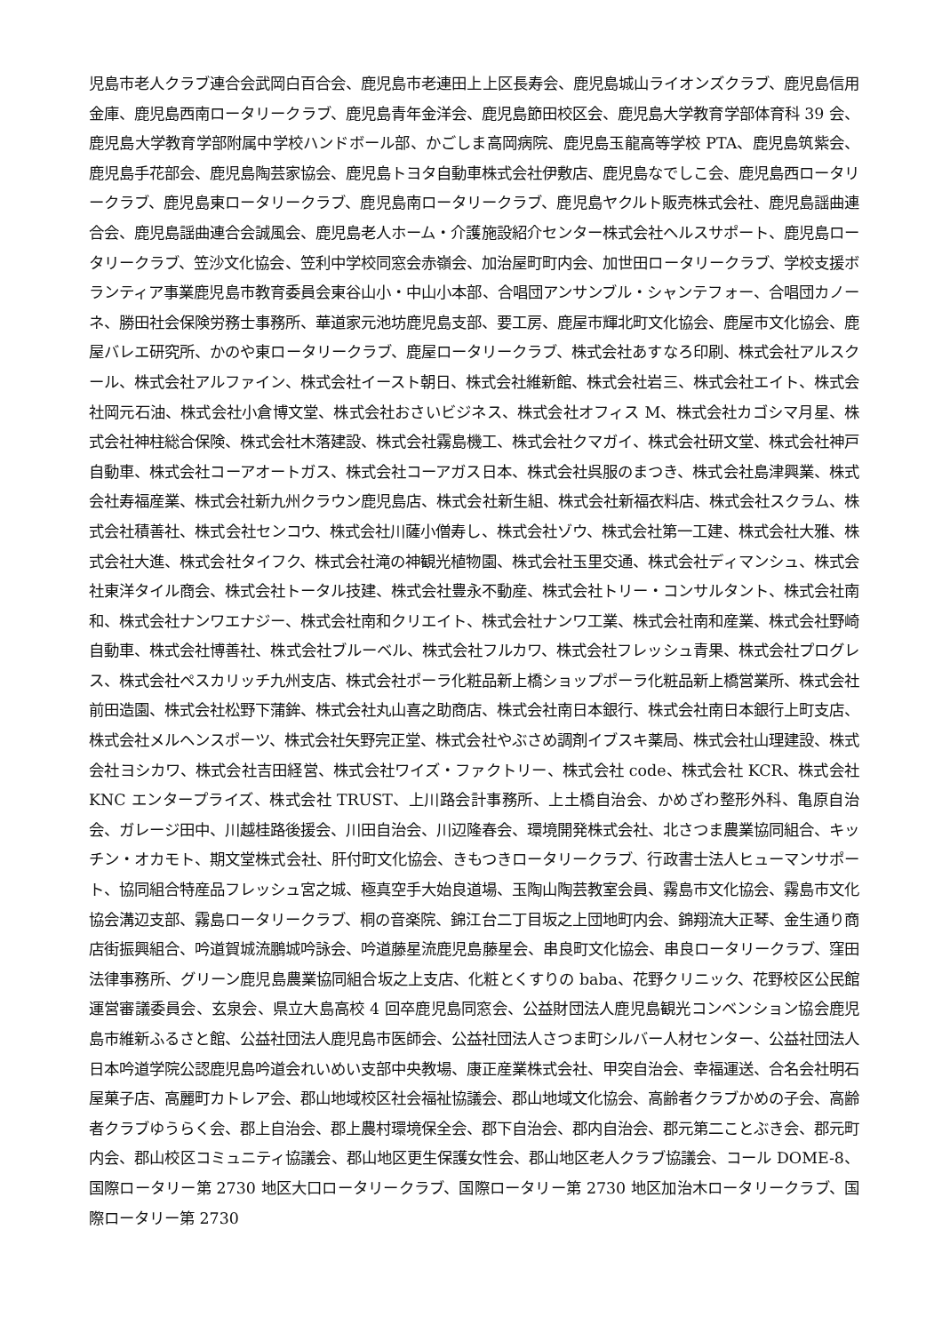児島市老人クラブ連合会武岡白百合会、鹿児島市老連田上上区長寿会、鹿児島城山ライオンズクラブ、鹿児島信用金庫、鹿児島西南ロータリークラブ、鹿児島青年金洋会、鹿児島節田校区会、鹿児島大学教育学部体育科 39 会、鹿児島大学教育学部附属中学校ハンドボール部、かごしま高岡病院、鹿児島玉龍高等学校 PTA、鹿児島筑紫会、鹿児島手花部会、鹿児島陶芸家協会、鹿児島トヨタ自動車株式会社伊敷店、鹿児島なでしこ会、鹿児島西ロータリークラブ、鹿児島東ロータリークラブ、鹿児島南ロータリークラブ、鹿児島ヤクルト販売株式会社、鹿児島謡曲連合会、鹿児島謡曲連合会誠風会、鹿児島老人ホーム・介護施設紹介センター株式会社ヘルスサポート、鹿児島ロータリークラブ、笠沙文化協会、笠利中学校同窓会赤嶺会、加治屋町町内会、加世田ロータリークラブ、学校支援ボランティア事業鹿児島市教育委員会東谷山小・中山小本部、合唱団アンサンブル・シャンテフォー、合唱団カノーネ、勝田社会保険労務士事務所、華道家元池坊鹿児島支部、要工房、鹿屋市輝北町文化協会、鹿屋市文化協会、鹿屋バレエ研究所、かのや東ロータリークラブ、鹿屋ロータリークラブ、株式会社あすなろ印刷、株式会社アルスクール、株式会社アルファイン、株式会社イースト朝日、株式会社維新館、株式会社岩三、株式会社エイト、株式会社岡元石油、株式会社小倉博文堂、株式会社おさいビジネス、株式会社オフィス M、株式会社カゴシマ月星、株式会社神柱総合保険、株式会社木落建設、株式会社霧島機工、株式会社クマガイ、株式会社研文堂、株式会社神戸自動車、株式会社コーアオートガス、株式会社コーアガス日本、株式会社呉服のまつき、株式会社島津興業、株式会社寿福産業、株式会社新九州クラウン鹿児島店、株式会社新生組、株式会社新福衣料店、株式会社スクラム、株式会社積善社、株式会社センコウ、株式会社川薩小僧寿し、株式会社ゾウ、株式会社第一工建、株式会社大雅、株式会社大進、株式会社タイフク、株式会社滝の神観光植物園、株式会社玉里交通、株式会社ディマンシュ、株式会社東洋タイル商会、株式会社トータル技建、株式会社豊永不動産、株式会社トリー・コンサルタント、株式会社南和、株式会社ナンワエナジー、株式会社南和クリエイト、株式会社ナンワ工業、株式会社南和産業、株式会社野崎自動車、株式会社博善社、株式会社ブルーベル、株式会社フルカワ、株式会社フレッシュ青果、株式会社プログレス、株式会社ペスカリッチ九州支店、株式会社ポーラ化粧品新上橋ショップポーラ化粧品新上橋営業所、株式会社前田造園、株式会社松野下蒲鉾、株式会社丸山喜之助商店、株式会社南日本銀行、株式会社南日本銀行上町支店、株式会社メルヘンスポーツ、株式会社矢野完正堂、株式会社やぶさめ調剤イブスキ薬局、株式会社山理建設、株式会社ヨシカワ、株式会社吉田経営、株式会社ワイズ・ファクトリー、株式会社 code、株式会社 KCR、株式会社 KNC エンタープライズ、株式会社 TRUST、上川路会計事務所、上土橋自治会、かめざわ整形外科、亀原自治会、ガレージ田中、川越桂路後援会、川田自治会、川辺隆春会、環境開発株式会社、北さつま農業協同組合、キッチン・オカモト、期文堂株式会社、肝付町文化協会、きもつきロータリークラブ、行政書士法人ヒューマンサポート、協同組合特産品フレッシュ宮之城、極真空手大始良道場、玉陶山陶芸教室会員、霧島市文化協会、霧島市文化協会溝辺支部、霧島ロータリークラブ、桐の音楽院、錦江台二丁目坂之上団地町内会、錦翔流大正琴、金生通り商店街振興組合、吟道賀城流鵬城吟詠会、吟道藤星流鹿児島藤星会、串良町文化協会、串良ロータリークラブ、窪田法律事務所、グリーン鹿児島農業協同組合坂之上支店、化粧とくすりの baba、花野クリニック、花野校区公民館運営審議委員会、玄泉会、県立大島高校 4 回卒鹿児島同窓会、公益財団法人鹿児島観光コンベンション協会鹿児島市維新ふるさと館、公益社団法人鹿児島市医師会、公益社団法人さつま町シルバー人材センター、公益社団法人日本吟道学院公認鹿児島吟道会れいめい支部中央教場、康正産業株式会社、甲突自治会、幸福運送、合名会社明石屋菓子店、高麗町カトレア会、郡山地域校区社会福祉協議会、郡山地域文化協会、高齢者クラブかめの子会、高齢者クラブゆうらく会、郡上自治会、郡上農村環境保全会、郡下自治会、郡内自治会、郡元第二ことぶき会、郡元町内会、郡山校区コミュニティ協議会、郡山地区更生保護女性会、郡山地区老人クラブ協議会、コール DOME-8、国際ロータリー第 2730 地区大口ロータリークラブ、国際ロータリー第 2730 地区加治木ロータリークラブ、国際ロータリー第 2730